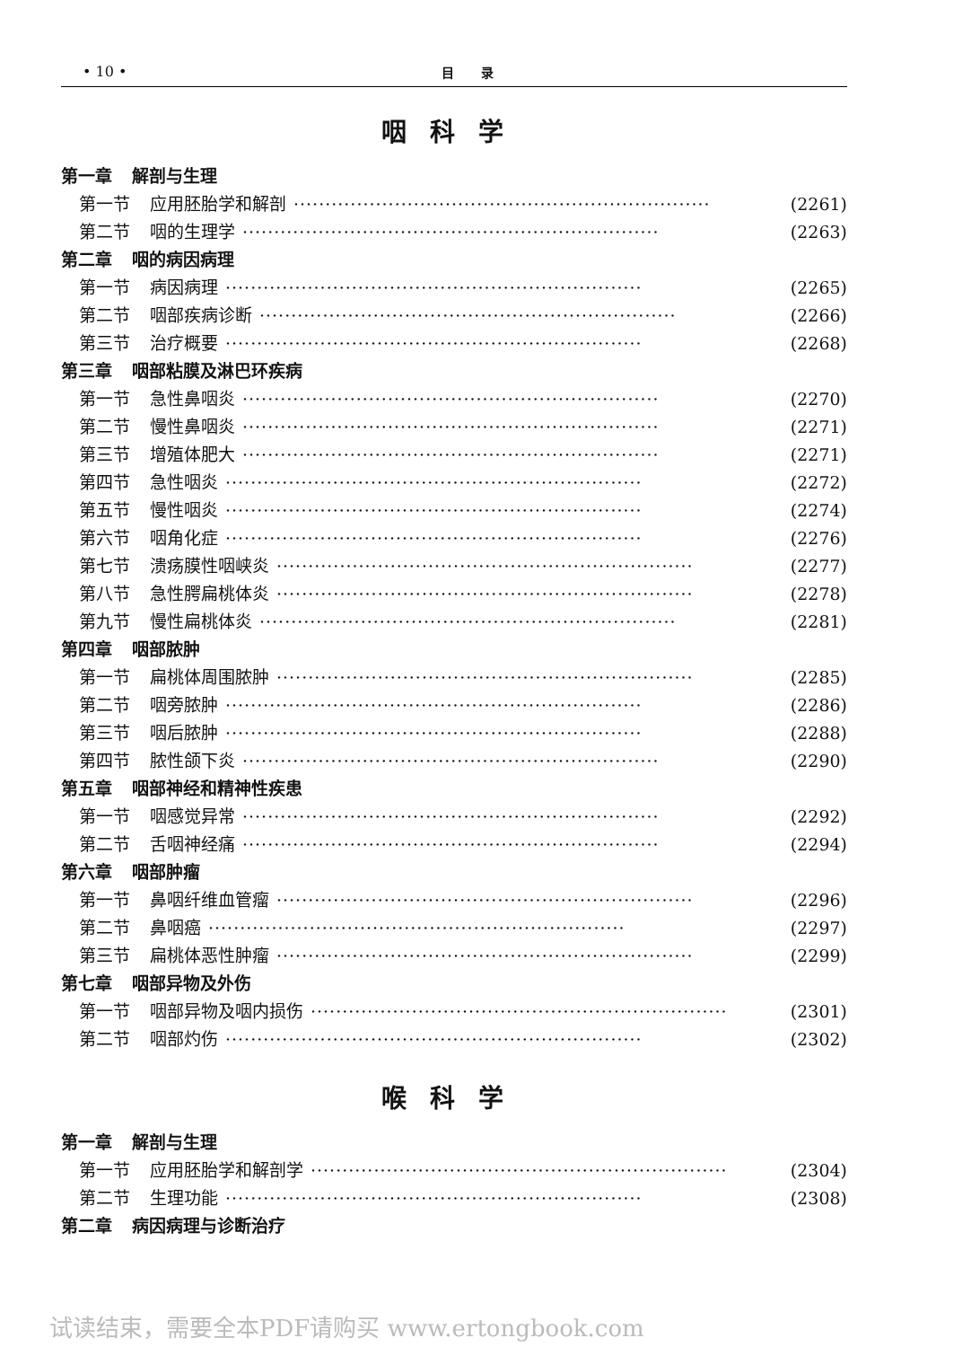• 10 • 目录
咽科学
第一章 解剖与生理
第一节 应用胚胎学和解剖 ·································································· (2261)
第二节 咽的生理学 ·································································· (2263)
第二章 咽的病因病理
第一节 病因病理 ·································································· (2265)
第二节 咽部疾病诊断 ·································································· (2266)
第三节 治疗概要 ·································································· (2268)
第三章 咽部粘膜及淋巴环疾病
第一节 急性鼻咽炎 ·································································· (2270)
第二节 慢性鼻咽炎 ·································································· (2271)
第三节 增殖体肥大 ·································································· (2271)
第四节 急性咽炎 ·································································· (2272)
第五节 慢性咽炎 ·································································· (2274)
第六节 咽角化症 ·································································· (2276)
第七节 溃疡膜性咽峡炎 ·································································· (2277)
第八节 急性腭扁桃体炎 ·································································· (2278)
第九节 慢性扁桃体炎 ·································································· (2281)
第四章 咽部脓肿
第一节 扁桃体周围脓肿 ·································································· (2285)
第二节 咽旁脓肿 ·································································· (2286)
第三节 咽后脓肿 ·································································· (2288)
第四节 脓性颌下炎 ·································································· (2290)
第五章 咽部神经和精神性疾患
第一节 咽感觉异常 ·································································· (2292)
第二节 舌咽神经痛 ·································································· (2294)
第六章 咽部肿瘤
第一节 鼻咽纤维血管瘤 ·································································· (2296)
第二节 鼻咽癌 ·································································· (2297)
第三节 扁桃体恶性肿瘤 ·································································· (2299)
第七章 咽部异物及外伤
第一节 咽部异物及咽内损伤 ·································································· (2301)
第二节 咽部灼伤 ·································································· (2302)
喉科学
第一章 解剖与生理
第一节 应用胚胎学和解剖学 ·································································· (2304)
第二节 生理功能 ·································································· (2308)
第二章 病因病理与诊断治疗
试读结束，需要全本PDF请购买 www.ertongbook.com